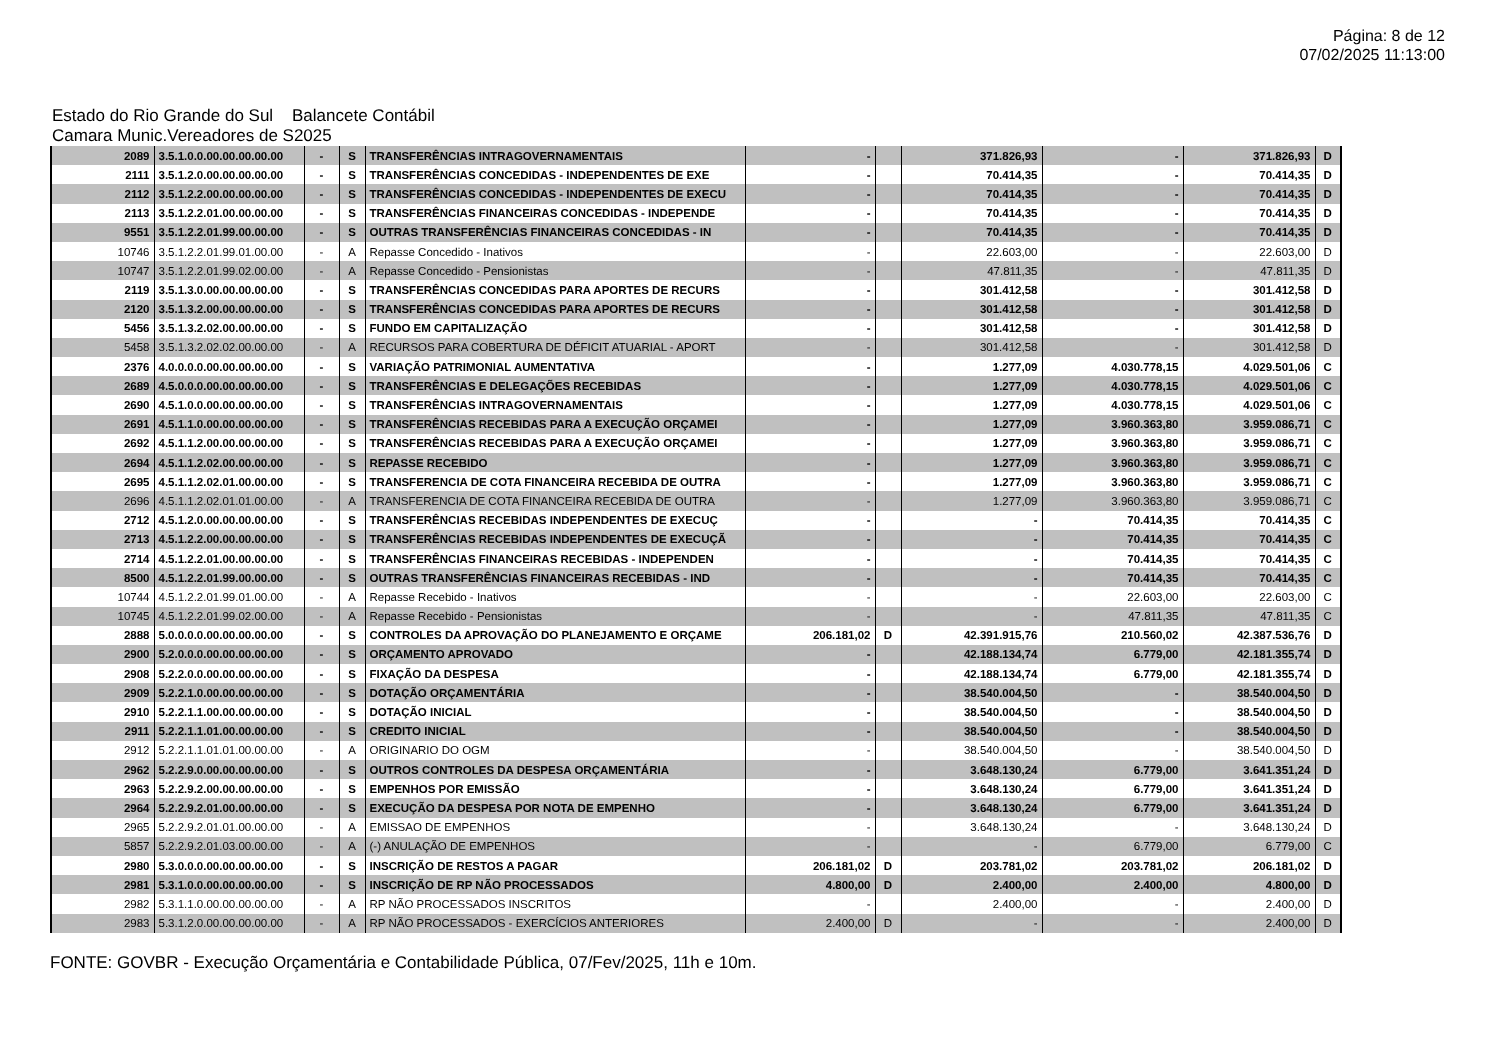Página: 8 de 12
07/02/2025 11:13:00
Estado do Rio Grande do Sul Balancete Contábil
Camara Munic.Vereadores de S2025
| 2089 | 3.5.1.0.0.00.00.00.00.00 | - | S | TRANSFERÊNCIAS INTRAGOVERNAMENTAIS | - | | 371.826,93 | - | 371.826,93 | D |
| 2111 | 3.5.1.2.0.00.00.00.00.00 | - | S | TRANSFERÊNCIAS CONCEDIDAS - INDEPENDENTES DE EXE | - | | 70.414,35 | - | 70.414,35 | D |
| 2112 | 3.5.1.2.2.00.00.00.00.00 | - | S | TRANSFERÊNCIAS CONCEDIDAS - INDEPENDENTES DE EXECU | - | | 70.414,35 | - | 70.414,35 | D |
| 2113 | 3.5.1.2.2.01.00.00.00.00 | - | S | TRANSFERÊNCIAS FINANCEIRAS CONCEDIDAS - INDEPENDE | - | | 70.414,35 | - | 70.414,35 | D |
| 9551 | 3.5.1.2.2.01.99.00.00.00 | - | S | OUTRAS TRANSFERÊNCIAS FINANCEIRAS CONCEDIDAS - IN | - | | 70.414,35 | - | 70.414,35 | D |
| 10746 | 3.5.1.2.2.01.99.01.00.00 | - | A | Repasse Concedido - Inativos | - | | 22.603,00 | - | 22.603,00 | D |
| 10747 | 3.5.1.2.2.01.99.02.00.00 | - | A | Repasse Concedido - Pensionistas | - | | 47.811,35 | - | 47.811,35 | D |
| 2119 | 3.5.1.3.0.00.00.00.00.00 | - | S | TRANSFERÊNCIAS CONCEDIDAS PARA APORTES DE RECURS | - | | 301.412,58 | - | 301.412,58 | D |
| 2120 | 3.5.1.3.2.00.00.00.00.00 | - | S | TRANSFERÊNCIAS CONCEDIDAS PARA APORTES DE RECURS | - | | 301.412,58 | - | 301.412,58 | D |
| 5456 | 3.5.1.3.2.02.00.00.00.00 | - | S | FUNDO EM CAPITALIZAÇÃO | - | | 301.412,58 | - | 301.412,58 | D |
| 5458 | 3.5.1.3.2.02.02.00.00.00 | - | A | RECURSOS PARA COBERTURA DE DÉFICIT ATUARIAL - APORT | - | | 301.412,58 | - | 301.412,58 | D |
| 2376 | 4.0.0.0.0.00.00.00.00.00 | - | S | VARIAÇÃO PATRIMONIAL AUMENTATIVA | - | | 1.277,09 | 4.030.778,15 | 4.029.501,06 | C |
| 2689 | 4.5.0.0.0.00.00.00.00.00 | - | S | TRANSFERÊNCIAS E DELEGAÇÕES RECEBIDAS | - | | 1.277,09 | 4.030.778,15 | 4.029.501,06 | C |
| 2690 | 4.5.1.0.0.00.00.00.00.00 | - | S | TRANSFERÊNCIAS INTRAGOVERNAMENTAIS | - | | 1.277,09 | 4.030.778,15 | 4.029.501,06 | C |
| 2691 | 4.5.1.1.0.00.00.00.00.00 | - | S | TRANSFERÊNCIAS RECEBIDAS PARA A EXECUÇÃO ORÇAMEI | - | | 1.277,09 | 3.960.363,80 | 3.959.086,71 | C |
| 2692 | 4.5.1.1.2.00.00.00.00.00 | - | S | TRANSFERÊNCIAS RECEBIDAS PARA A EXECUÇÃO ORÇAMEI | - | | 1.277,09 | 3.960.363,80 | 3.959.086,71 | C |
| 2694 | 4.5.1.1.2.02.00.00.00.00 | - | S | REPASSE RECEBIDO | - | | 1.277,09 | 3.960.363,80 | 3.959.086,71 | C |
| 2695 | 4.5.1.1.2.02.01.00.00.00 | - | S | TRANSFERENCIA DE COTA FINANCEIRA RECEBIDA DE OUTRA | - | | 1.277,09 | 3.960.363,80 | 3.959.086,71 | C |
| 2696 | 4.5.1.1.2.02.01.01.00.00 | - | A | TRANSFERENCIA DE COTA FINANCEIRA RECEBIDA DE OUTRA | - | | 1.277,09 | 3.960.363,80 | 3.959.086,71 | C |
| 2712 | 4.5.1.2.0.00.00.00.00.00 | - | S | TRANSFERÊNCIAS RECEBIDAS INDEPENDENTES DE EXECUÇ | - | | - | 70.414,35 | 70.414,35 | C |
| 2713 | 4.5.1.2.2.00.00.00.00.00 | - | S | TRANSFERÊNCIAS RECEBIDAS INDEPENDENTES DE EXECUÇÃ | - | | - | 70.414,35 | 70.414,35 | C |
| 2714 | 4.5.1.2.2.01.00.00.00.00 | - | S | TRANSFERÊNCIAS FINANCEIRAS RECEBIDAS - INDEPENDEN | - | | - | 70.414,35 | 70.414,35 | C |
| 8500 | 4.5.1.2.2.01.99.00.00.00 | - | S | OUTRAS TRANSFERÊNCIAS FINANCEIRAS RECEBIDAS - IND | - | | - | 70.414,35 | 70.414,35 | C |
| 10744 | 4.5.1.2.2.01.99.01.00.00 | - | A | Repasse Recebido - Inativos | - | | - | 22.603,00 | 22.603,00 | C |
| 10745 | 4.5.1.2.2.01.99.02.00.00 | - | A | Repasse Recebido - Pensionistas | - | | - | 47.811,35 | 47.811,35 | C |
| 2888 | 5.0.0.0.0.00.00.00.00.00 | - | S | CONTROLES DA APROVAÇÃO DO PLANEJAMENTO E ORÇAME | 206.181,02 | D | 42.391.915,76 | 210.560,02 | 42.387.536,76 | D |
| 2900 | 5.2.0.0.0.00.00.00.00.00 | - | S | ORÇAMENTO APROVADO | - | | 42.188.134,74 | 6.779,00 | 42.181.355,74 | D |
| 2908 | 5.2.2.0.0.00.00.00.00.00 | - | S | FIXAÇÃO DA DESPESA | - | | 42.188.134,74 | 6.779,00 | 42.181.355,74 | D |
| 2909 | 5.2.2.1.0.00.00.00.00.00 | - | S | DOTAÇÃO ORÇAMENTÁRIA | - | | 38.540.004,50 | - | 38.540.004,50 | D |
| 2910 | 5.2.2.1.1.00.00.00.00.00 | - | S | DOTAÇÃO INICIAL | - | | 38.540.004,50 | - | 38.540.004,50 | D |
| 2911 | 5.2.2.1.1.01.00.00.00.00 | - | S | CREDITO INICIAL | - | | 38.540.004,50 | - | 38.540.004,50 | D |
| 2912 | 5.2.2.1.1.01.01.00.00.00 | - | A | ORIGINARIO DO OGM | - | | 38.540.004,50 | - | 38.540.004,50 | D |
| 2962 | 5.2.2.9.0.00.00.00.00.00 | - | S | OUTROS CONTROLES DA DESPESA ORÇAMENTÁRIA | - | | 3.648.130,24 | 6.779,00 | 3.641.351,24 | D |
| 2963 | 5.2.2.9.2.00.00.00.00.00 | - | S | EMPENHOS POR EMISSÃO | - | | 3.648.130,24 | 6.779,00 | 3.641.351,24 | D |
| 2964 | 5.2.2.9.2.01.00.00.00.00 | - | S | EXECUÇÃO DA DESPESA POR NOTA DE EMPENHO | - | | 3.648.130,24 | 6.779,00 | 3.641.351,24 | D |
| 2965 | 5.2.2.9.2.01.01.00.00.00 | - | A | EMISSAO DE EMPENHOS | - | | 3.648.130,24 | - | 3.648.130,24 | D |
| 5857 | 5.2.2.9.2.01.03.00.00.00 | - | A | (-) ANULAÇÃO DE EMPENHOS | - | | - | 6.779,00 | 6.779,00 | C |
| 2980 | 5.3.0.0.0.00.00.00.00.00 | - | S | INSCRIÇÃO DE RESTOS A PAGAR | 206.181,02 | D | 203.781,02 | 203.781,02 | 206.181,02 | D |
| 2981 | 5.3.1.0.0.00.00.00.00.00 | - | S | INSCRIÇÃO DE RP NÃO PROCESSADOS | 4.800,00 | D | 2.400,00 | 2.400,00 | 4.800,00 | D |
| 2982 | 5.3.1.1.0.00.00.00.00.00 | - | A | RP NÃO PROCESSADOS INSCRITOS | - | | 2.400,00 | - | 2.400,00 | D |
| 2983 | 5.3.1.2.0.00.00.00.00.00 | - | A | RP NÃO PROCESSADOS - EXERCÍCIOS ANTERIORES | 2.400,00 | D | - | - | 2.400,00 | D |
FONTE: GOVBR - Execução Orçamentária e Contabilidade Pública, 07/Fev/2025, 11h e 10m.